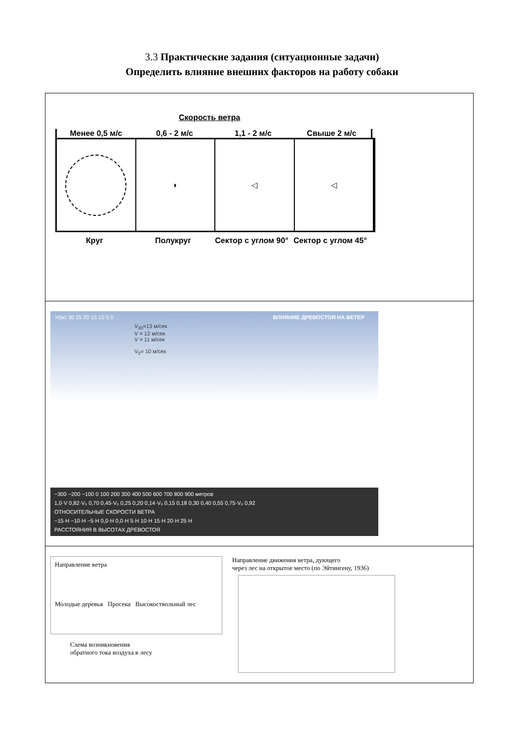3.3 Практические задания (ситуационные задачи)
Определить влияние внешних факторов на работу собаки
| Скорость ветра Менее 0,5 м/с 0,6 - 2 м/с 1,1 - 2 м/с Свыше 2 м/с ◗ ◁ ◁ Круг Полукруг Сектор с углом 90° Сектор с углом 45° |
| H(м) 30 25 20 15 10 5 0 ВЛИЯНИЕ ДРЕВОСТОЯ НА ВЕТЕР V<sub>30</sub>=13 м/сек V = 12 м/сек V = 11 м/сек V<sub>0</sub>= 10 м/сек −300 −200 −100 0 100 200 300 400 500 600 700 800 900 метров 1,0·V 0,82·V₀ 0,70 0,45·V₀ 0,25 0,20 0,14·V₀ 0,15 0,18 0,30 0,40 0,55 0,75·V₀ 0,92 ОТНОСИТЕЛЬНЫЕ СКОРОСТИ ВЕТРА −15·H −10·H −5·H 0,0·H 0,0·H 5·H 10·H 15·H 20·H 25·H РАССТОЯНИЯ В ВЫСОТАХ ДРЕВОСТОЯ |
| Направление ветра Молодые деревья Просека Высокоствольный лес Схема возникновения обратного тока воздуха в лесу Направление движения ветра, дующего через лес на открытое место (по Эйтингену, 1936) |